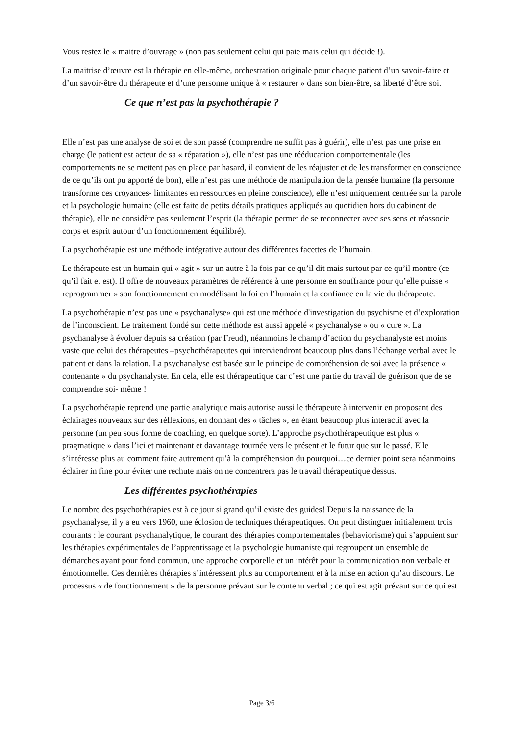Vous restez le « maitre d’ouvrage » (non pas seulement celui qui paie mais celui qui décide !).
La maitrise d’œuvre est la thérapie en elle-même, orchestration originale pour chaque patient d’un savoir-faire et d’un savoir-être du thérapeute et d’une personne unique à « restaurer » dans son bien-être, sa liberté d’être soi.
Ce que n’est pas la psychothérapie ?
Elle n’est pas une analyse de soi et de son passé (comprendre ne suffit pas à guérir), elle n’est pas une prise en charge (le patient est acteur de sa « réparation »), elle n’est pas une rééducation comportementale (les comportements ne se mettent pas en place par hasard, il convient de les réajuster et de les transformer en conscience de ce qu’ils ont pu apporté de bon), elle n’est pas une méthode de manipulation de la pensée humaine (la personne transforme ces croyances- limitantes en ressources en pleine conscience), elle n’est uniquement centrée sur la parole et la psychologie humaine (elle est faite de petits détails pratiques appliqués au quotidien hors du cabinent de thérapie), elle ne considère pas seulement l’esprit (la thérapie permet de se reconnecter avec ses sens et réassocie corps et esprit autour d’un fonctionnement équilibré).
La psychothérapie est une méthode intégrative autour des différentes facettes de l’humain.
Le thérapeute est un humain qui « agit » sur un autre à la fois par ce qu’il dit mais surtout par ce qu’il montre (ce qu’il fait et est). Il offre de nouveaux paramètres de référence à une personne en souffrance pour qu’elle puisse « reprogrammer » son fonctionnement en modélisant la foi en l’humain et la confiance en la vie du thérapeute.
La psychothérapie n’est pas une « psychanalyse» qui est une méthode d'investigation du psychisme et d’exploration de l’inconscient. Le traitement fondé sur cette méthode est aussi appelé « psychanalyse » ou « cure ». La psychanalyse à évoluer depuis sa création (par Freud), néanmoins le champ d’action du psychanalyste est moins vaste que celui des thérapeutes –psychothérapeutes qui interviendront beaucoup plus dans l’échange verbal avec le patient et dans la relation. La psychanalyse est basée sur le principe de compréhension de soi avec la présence « contenante » du psychanalyste. En cela, elle est thérapeutique car c’est une partie du travail de guérison que de se comprendre soi- même !
La psychothérapie reprend une partie analytique mais autorise aussi le thérapeute à intervenir en proposant des éclairages nouveaux sur des réflexions, en donnant des « tâches », en étant beaucoup plus interactif avec la personne (un peu sous forme de coaching, en quelque sorte). L’approche psychothérapeutique est plus « pragmatique » dans l’ici et maintenant et davantage tournée vers le présent et le futur que sur le passé. Elle s’intéresse plus au comment faire autrement qu’à la compréhension du pourquoi…ce dernier point sera néanmoins éclairer in fine pour éviter une rechute mais on ne concentrera pas le travail thérapeutique dessus.
Les différentes psychothérapies
Le nombre des psychothérapies est à ce jour si grand qu’il existe des guides! Depuis la naissance de la psychanalyse, il y a eu vers 1960, une éclosion de techniques thérapeutiques. On peut distinguer initialement trois courants : le courant psychanalytique, le courant des thérapies comportementales (behaviorisme) qui s’appuient sur les thérapies expérimentales de l’apprentissage et la psychologie humaniste qui regroupent un ensemble de démarches ayant pour fond commun, une approche corporelle et un intérêt pour la communication non verbale et émotionnelle. Ces dernières thérapies s’intéressent plus au comportement et à la mise en action qu’au discours. Le processus « de fonctionnement » de la personne prévaut sur le contenu verbal ; ce qui est agit prévaut sur ce qui est
Page 3/6